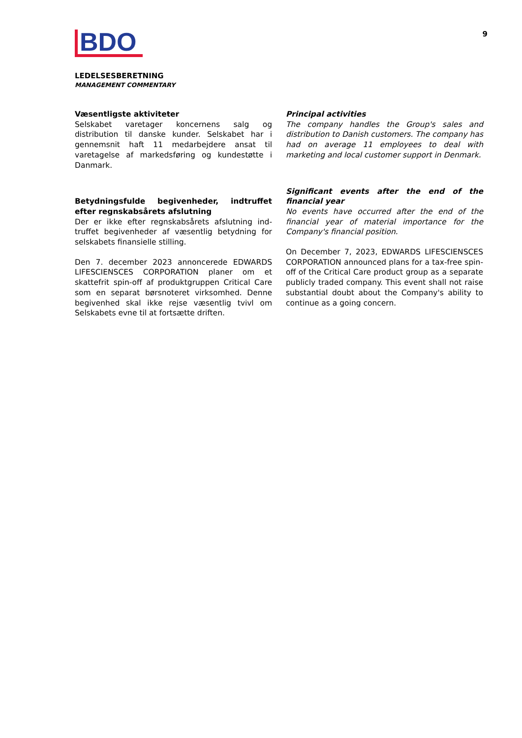BDO
9
LEDELSESBERETNING
MANAGEMENT COMMENTARY
Væsentligste aktiviteter
Selskabet varetager koncernens salg og distribution til danske kunder. Selskabet har i gennemsnit haft 11 medarbejdere ansat til varetagelse af markedsføring og kundestøtte i Danmark.
Betydningsfulde begivenheder, indtruffet efter regnskabsårets afslutning
Der er ikke efter regnskabsårets afslutning ind­truffet begivenheder af væsentlig betydning for selskabets finansielle stilling.
Den 7. december 2023 annoncerede EDWARDS LIFESCIENSCES CORPORATION planer om et skattefrit spin-off af produktgruppen Critical Care som en separat børsnoteret virksomhed. Denne begivenhed skal ikke rejse væsentlig tvivl om Selskabets evne til at fortsætte driften.
Principal activities
The company handles the Group's sales and distribution to Danish customers. The company has had on average 11 employees to deal with marketing and local customer support in Denmark.
Significant events after the end of the financial year
No events have occurred after the end of the financial year of material importance for the Company's financial position.
On December 7, 2023, EDWARDS LIFESCIENSCES CORPORATION announced plans for a tax-free spin-off of the Critical Care product group as a separate publicly traded company. This event shall not raise substantial doubt about the Company's ability to continue as a going concern.